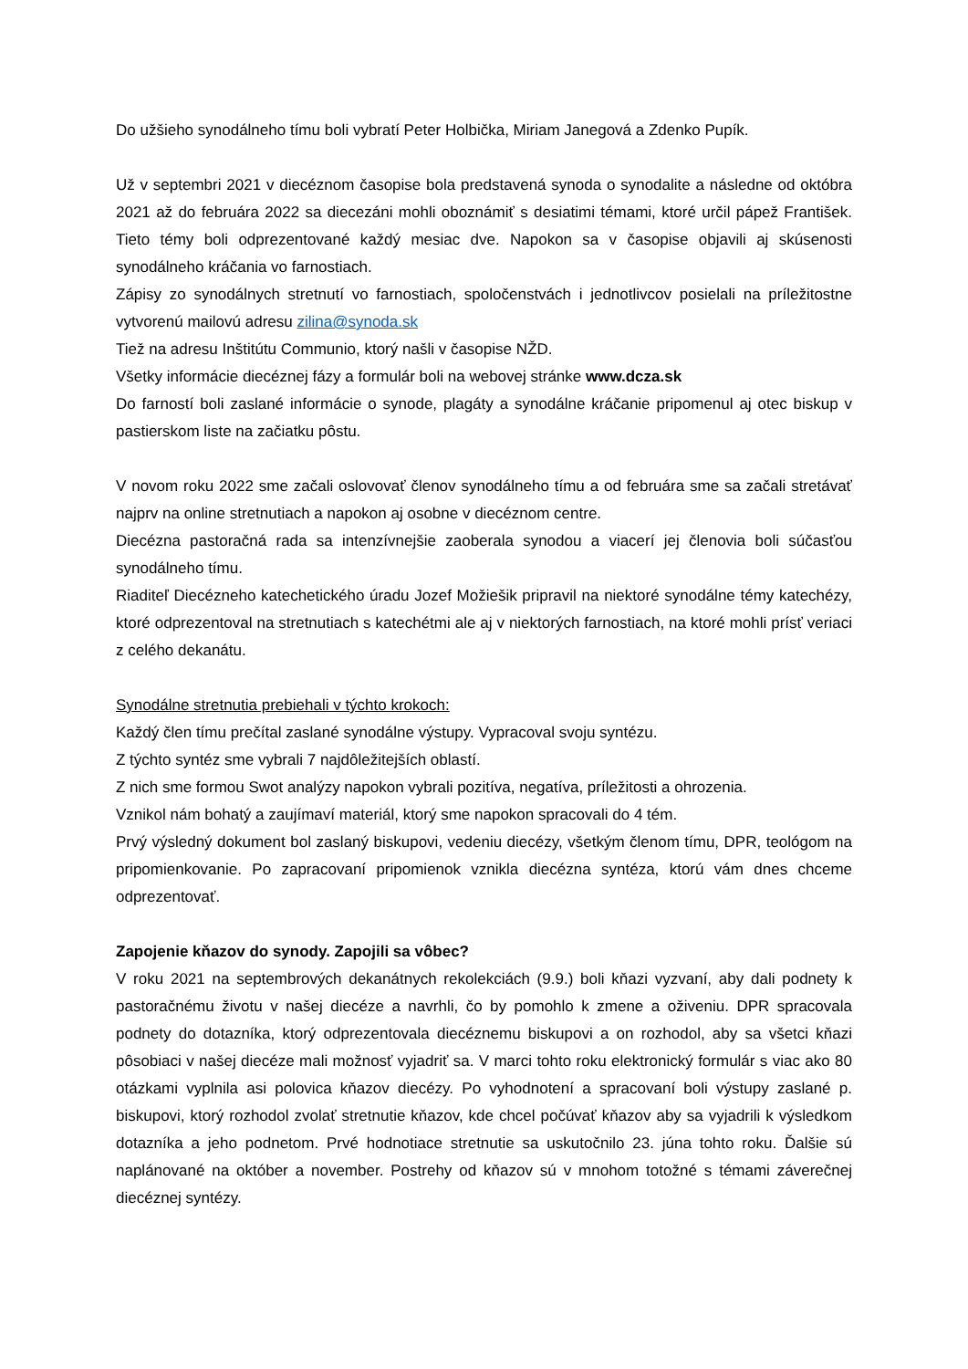Do užšieho synodálneho tímu boli vybratí Peter Holbička, Miriam Janegová a Zdenko Pupík.
Už v septembri 2021 v diecéznom časopise bola predstavená synoda o synodalite a následne od októbra 2021 až do februára 2022 sa diecezáni mohli oboznámiť s desiatimi témami, ktoré určil pápež František. Tieto témy boli odprezentované každý mesiac dve. Napokon sa v časopise objavili aj skúsenosti synodálneho kráčania vo farnostiach.
Zápisy zo synodálnych stretnutí vo farnostiach, spoločenstvách i jednotlivcov posielali na príležitostne vytvorenú mailovú adresu zilina@synoda.sk
Tiež na adresu Inštitútu Communio, ktorý našli v časopise NŽD.
Všetky informácie diecéznej fázy a formulár boli na webovej stránke www.dcza.sk
Do farností boli zaslané informácie o synode, plagáty a synodálne kráčanie pripomenul aj otec biskup v pastierskom liste na začiatku pôstu.
V novom roku 2022 sme začali oslovovať členov synodálneho tímu a od februára sme sa začali stretávať najprv na online stretnutiach a napokon aj osobne v diecéznom centre.
Diecézna pastoračná rada sa intenzívnejšie zaoberala synodou a viacerí jej členovia boli súčasťou synodálneho tímu.
Riaditeľ Diecézneho katechetického úradu Jozef Možiešik pripravil na niektoré synodálne témy katechézy, ktoré odprezentoval na stretnutiach s katechétmi ale aj v niektorých farnostiach, na ktoré mohli prísť veriaci z celého dekanátu.
Synodálne stretnutia prebiehali v týchto krokoch:
Každý člen tímu prečítal zaslané synodálne výstupy. Vypracoval svoju syntézu.
Z týchto syntéz sme vybrali 7 najdôležitejších oblastí.
Z nich sme formou Swot analýzy napokon vybrali pozitíva, negatíva, príležitosti a ohrozenia.
Vznikol nám bohatý a zaujímaví materiál, ktorý sme napokon spracovali do 4 tém.
Prvý výsledný dokument bol zaslaný biskupovi, vedeniu diecézy, všetkým členom tímu, DPR, teológom na pripomienkovanie. Po zapracovaní pripomienok vznikla diecézna syntéza, ktorú vám dnes chceme odprezentovať.
Zapojenie kňazov do synody. Zapojili sa vôbec?
V roku 2021 na septembrových dekanátnych rekolekciách (9.9.) boli kňazi vyzvaní, aby dali podnety k pastoračnému životu v našej diecéze a navrhli, čo by pomohlo k zmene a oživeniu. DPR spracovala podnety do dotazníka, ktorý odprezentovala diecéznemu biskupovi a on rozhodol, aby sa všetci kňazi pôsobiaci v našej diecéze mali možnosť vyjadriť sa. V marci tohto roku elektronický formulár s viac ako 80 otázkami vyplnila asi polovica kňazov diecézy. Po vyhodnotení a spracovaní boli výstupy zaslané p. biskupovi, ktorý rozhodol zvolať stretnutie kňazov, kde chcel počúvať kňazov aby sa vyjadrili k výsledkom dotazníka a jeho podnetom. Prvé hodnotiace stretnutie sa uskutočnilo 23. júna tohto roku. Ďalšie sú naplánované na október a november. Postrehy od kňazov sú v mnohom totožné s témami záverečnej diecéznej syntézy.